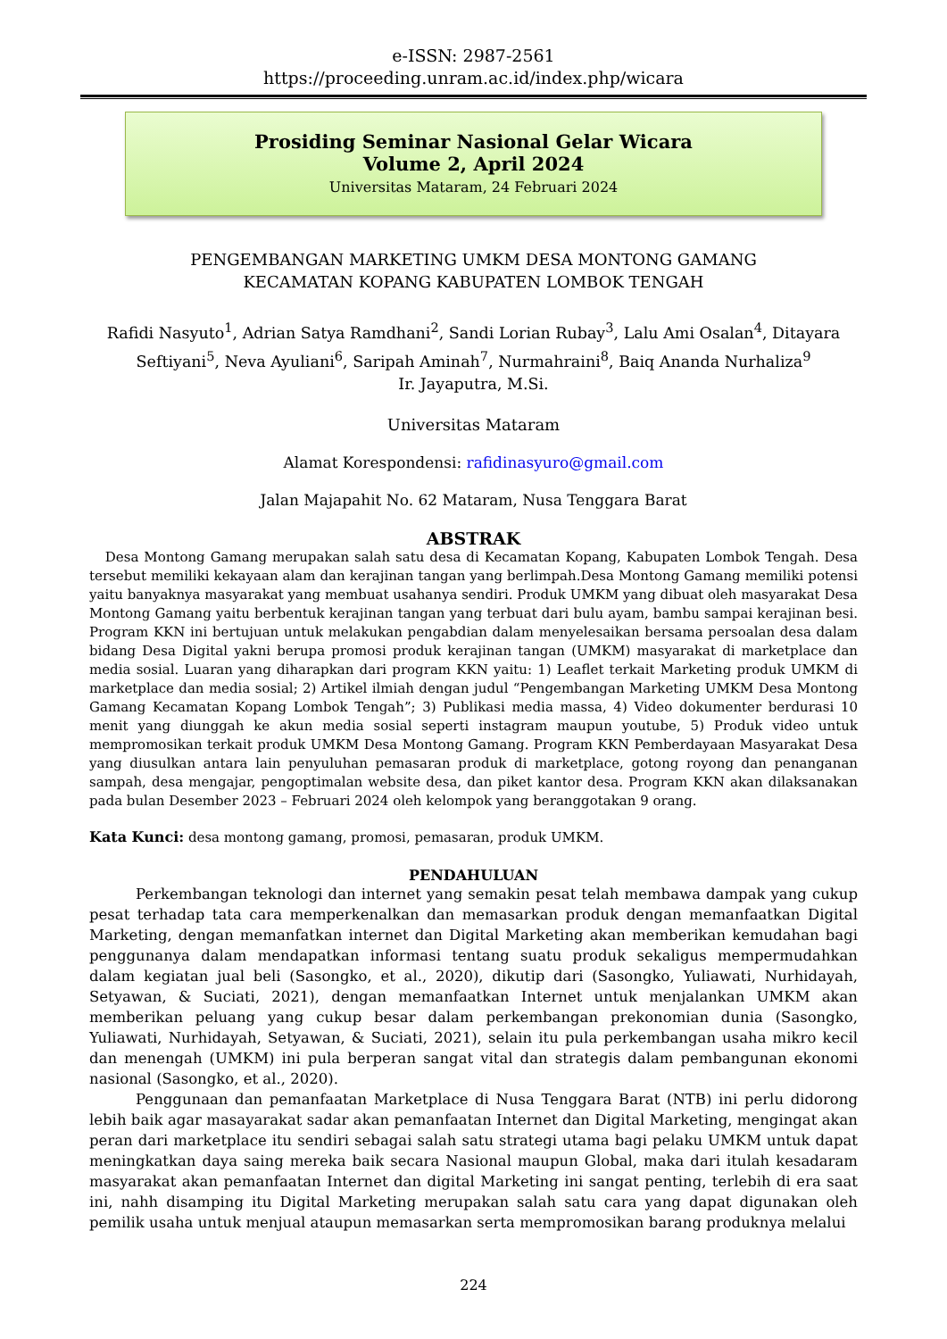e-ISSN: 2987-2561
https://proceeding.unram.ac.id/index.php/wicara
Prosiding Seminar Nasional Gelar Wicara
Volume 2, April 2024
Universitas Mataram, 24 Februari 2024
PENGEMBANGAN MARKETING UMKM DESA MONTONG GAMANG
KECAMATAN KOPANG KABUPATEN LOMBOK TENGAH
Rafidi Nasyuto<sup>1</sup>, Adrian Satya Ramdhani<sup>2</sup>, Sandi Lorian Rubay<sup>3</sup>, Lalu Ami Osalan<sup>4</sup>, Ditayara Seftiyani<sup>5</sup>, Neva Ayuliani<sup>6</sup>, Saripah Aminah<sup>7</sup>, Nurmahraini<sup>8</sup>, Baiq Ananda Nurhaliza<sup>9</sup>
Ir. Jayaputra, M.Si.
Universitas Mataram
Alamat Korespondensi: rafidinasyuro@gmail.com
Jalan Majapahit No. 62 Mataram, Nusa Tenggara Barat
ABSTRAK
Desa Montong Gamang merupakan salah satu desa di Kecamatan Kopang, Kabupaten Lombok Tengah. Desa tersebut memiliki kekayaan alam dan kerajinan tangan yang berlimpah.Desa Montong Gamang memiliki potensi yaitu banyaknya masyarakat yang membuat usahanya sendiri. Produk UMKM yang dibuat oleh masyarakat Desa Montong Gamang yaitu berbentuk kerajinan tangan yang terbuat dari bulu ayam, bambu sampai kerajinan besi. Program KKN ini bertujuan untuk melakukan pengabdian dalam menyelesaikan bersama persoalan desa dalam bidang Desa Digital yakni berupa promosi produk kerajinan tangan (UMKM) masyarakat di marketplace dan media sosial. Luaran yang diharapkan dari program KKN yaitu: 1) Leaflet terkait Marketing produk UMKM di marketplace dan media sosial; 2) Artikel ilmiah dengan judul “Pengembangan Marketing UMKM Desa Montong Gamang Kecamatan Kopang Lombok Tengah”; 3) Publikasi media massa, 4) Video dokumenter berdurasi 10 menit yang diunggah ke akun media sosial seperti instagram maupun youtube, 5) Produk video untuk mempromosikan terkait produk UMKM Desa Montong Gamang. Program KKN Pemberdayaan Masyarakat Desa yang diusulkan antara lain penyuluhan pemasaran produk di marketplace, gotong royong dan penanganan sampah, desa mengajar, pengoptimalan website desa, dan piket kantor desa. Program KKN akan dilaksanakan pada bulan Desember 2023 – Februari 2024 oleh kelompok yang beranggotakan 9 orang.
Kata Kunci: desa montong gamang, promosi, pemasaran, produk UMKM.
PENDAHULUAN
Perkembangan teknologi dan internet yang semakin pesat telah membawa dampak yang cukup pesat terhadap tata cara memperkenalkan dan memasarkan produk dengan memanfaatkan Digital Marketing, dengan memanfatkan internet dan Digital Marketing akan memberikan kemudahan bagi penggunanya dalam mendapatkan informasi tentang suatu produk sekaligus mempermudahkan dalam kegiatan jual beli (Sasongko, et al., 2020), dikutip dari (Sasongko, Yuliawati, Nurhidayah, Setyawan, & Suciati, 2021), dengan memanfaatkan Internet untuk menjalankan UMKM akan memberikan peluang yang cukup besar dalam perkembangan prekonomian dunia (Sasongko, Yuliawati, Nurhidayah, Setyawan, & Suciati, 2021), selain itu pula perkembangan usaha mikro kecil dan menengah (UMKM) ini pula berperan sangat vital dan strategis dalam pembangunan ekonomi nasional (Sasongko, et al., 2020).
Penggunaan dan pemanfaatan Marketplace di Nusa Tenggara Barat (NTB) ini perlu didorong lebih baik agar masayarakat sadar akan pemanfaatan Internet dan Digital Marketing, mengingat akan peran dari marketplace itu sendiri sebagai salah satu strategi utama bagi pelaku UMKM untuk dapat meningkatkan daya saing mereka baik secara Nasional maupun Global, maka dari itulah kesadaram masyarakat akan pemanfaatan Internet dan digital Marketing ini sangat penting, terlebih di era saat ini, nahh disamping itu Digital Marketing merupakan salah satu cara yang dapat digunakan oleh pemilik usaha untuk menjual ataupun memasarkan serta mempromosikan barang produknya melalui
224